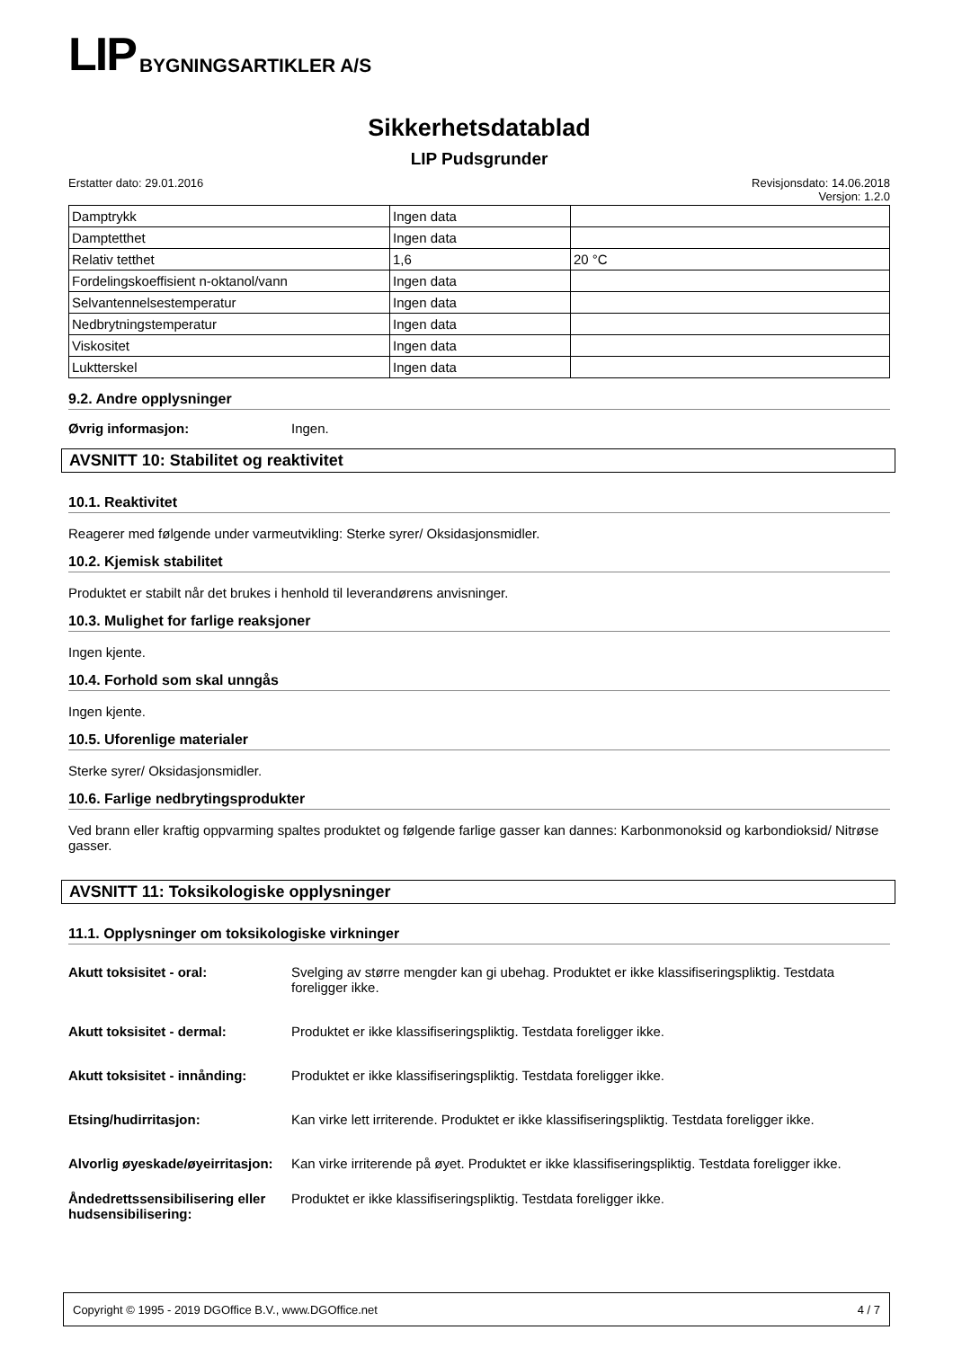LIP BYGNINGSARTIKLER A/S
Sikkerhetsdatablad
LIP Pudsgrunder
Erstatter dato: 29.01.2016 Revisjonsdato: 14.06.2018
Versjon: 1.2.0
| Damptrykk | Ingen data | |
| Damptetthet | Ingen data | |
| Relativ tetthet | 1,6 | 20 °C |
| Fordelingskoeffisient n-oktanol/vann | Ingen data | |
| Selvantennelsestemperatur | Ingen data | |
| Nedbrytningstemperatur | Ingen data | |
| Viskositet | Ingen data | |
| Luktterskel | Ingen data | |
9.2. Andre opplysninger
Øvrig informasjon: Ingen.
AVSNITT 10: Stabilitet og reaktivitet
10.1. Reaktivitet
Reagerer med følgende under varmeutvikling: Sterke syrer/ Oksidasjonsmidler.
10.2. Kjemisk stabilitet
Produktet er stabilt når det brukes i henhold til leverandørens anvisninger.
10.3. Mulighet for farlige reaksjoner
Ingen kjente.
10.4. Forhold som skal unngås
Ingen kjente.
10.5. Uforenlige materialer
Sterke syrer/ Oksidasjonsmidler.
10.6. Farlige nedbrytingsprodukter
Ved brann eller kraftig oppvarming spaltes produktet og følgende farlige gasser kan dannes: Karbonmonoksid og karbondioksid/ Nitrøse gasser.
AVSNITT 11: Toksikologiske opplysninger
11.1. Opplysninger om toksikologiske virkninger
Akutt toksisitet - oral: Svelging av større mengder kan gi ubehag. Produktet er ikke klassifiseringspliktig. Testdata foreligger ikke.
Akutt toksisitet - dermal: Produktet er ikke klassifiseringspliktig. Testdata foreligger ikke.
Akutt toksisitet - innånding:
Produktet er ikke klassifiseringspliktig. Testdata foreligger ikke.
Etsing/hudirritasjon: Kan virke lett irriterende. Produktet er ikke klassifiseringspliktig. Testdata foreligger ikke.
Alvorlig øyeskade/øyeirritasjon:
Kan virke irriterende på øyet. Produktet er ikke klassifiseringspliktig. Testdata foreligger ikke.
Åndedrettssensibilisering eller hudsensibilisering:
Produktet er ikke klassifiseringspliktig. Testdata foreligger ikke.
Copyright © 1995 - 2019 DGOffice B.V., www.DGOffice.net 4 / 7